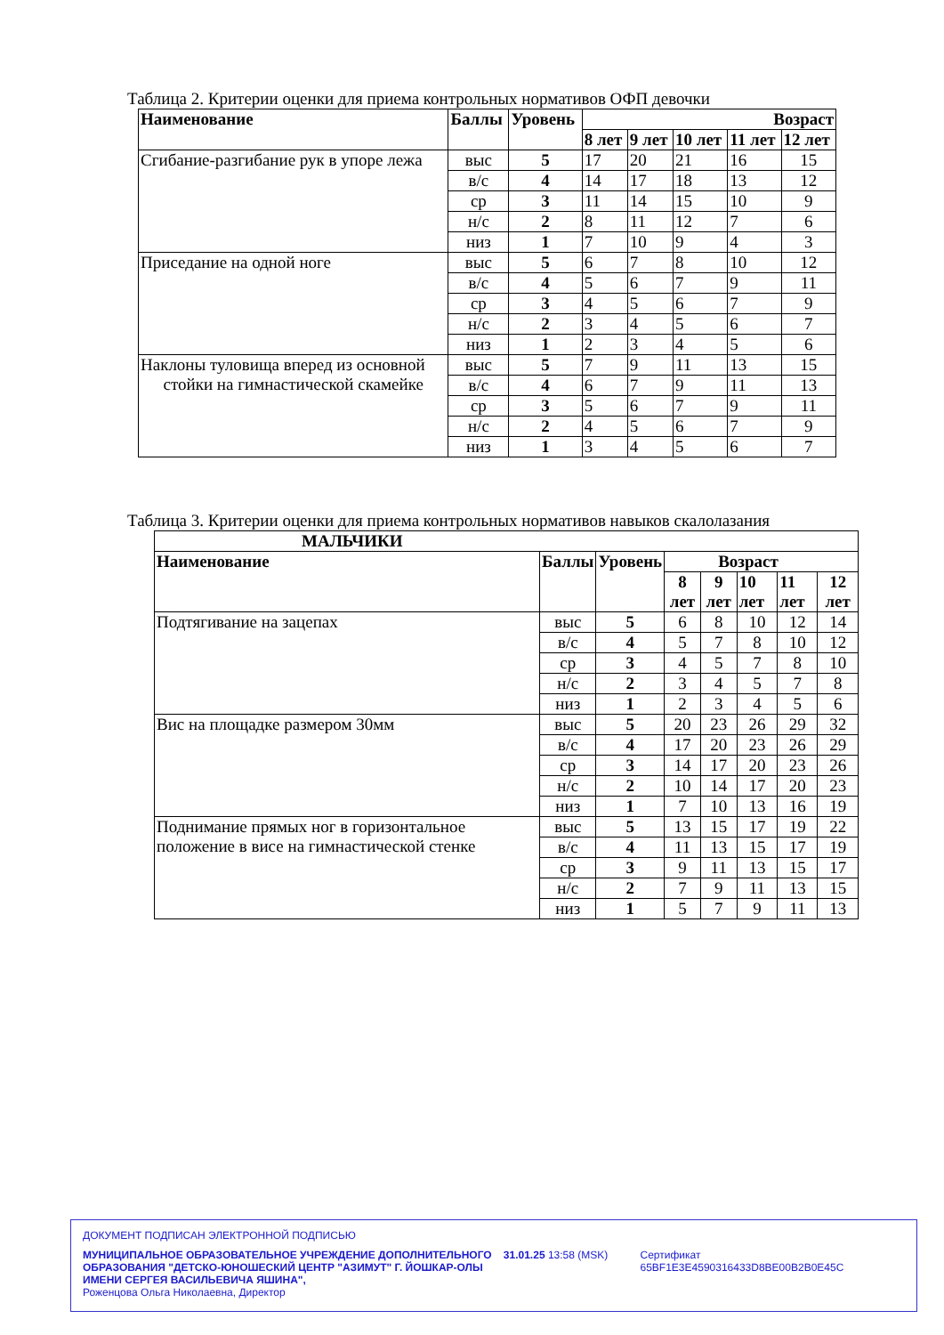Таблица 2. Критерии оценки для приема контрольных нормативов ОФП девочки
| Наименование | Баллы | Уровень | Возраст | | | | |
| --- | --- | --- | --- | --- | --- | --- | --- |
| | | | 8 лет | 9 лет | 10 лет | 11 лет | 12 лет |
| Сгибание-разгибание рук в упоре лежа | выс | 5 | 17 | 20 | 21 | 16 | 15 |
| | в/с | 4 | 14 | 17 | 18 | 13 | 12 |
| | ср | 3 | 11 | 14 | 15 | 10 | 9 |
| | н/с | 2 | 8 | 11 | 12 | 7 | 6 |
| | низ | 1 | 7 | 10 | 9 | 4 | 3 |
| Приседание на одной ноге | выс | 5 | 6 | 7 | 8 | 10 | 12 |
| | в/с | 4 | 5 | 6 | 7 | 9 | 11 |
| | ср | 3 | 4 | 5 | 6 | 7 | 9 |
| | н/с | 2 | 3 | 4 | 5 | 6 | 7 |
| | низ | 1 | 2 | 3 | 4 | 5 | 6 |
| Наклоны туловища вперед из основной стойки на гимнастической скамейке | выс | 5 | 7 | 9 | 11 | 13 | 15 |
| | в/с | 4 | 6 | 7 | 9 | 11 | 13 |
| | ср | 3 | 5 | 6 | 7 | 9 | 11 |
| | н/с | 2 | 4 | 5 | 6 | 7 | 9 |
| | низ | 1 | 3 | 4 | 5 | 6 | 7 |
Таблица 3. Критерии оценки для приема контрольных нормативов навыков скалолазания
| МАЛЬЧИКИ | | | | | | | |
| --- | --- | --- | --- | --- | --- | --- | --- |
| Наименование | Баллы | Уровень | Возраст | | | | |
| | | | 8 лет | 9 лет | 10 лет | 11 лет | 12 лет |
| Подтягивание на зацепах | выс | 5 | 6 | 8 | 10 | 12 | 14 |
| | в/с | 4 | 5 | 7 | 8 | 10 | 12 |
| | ср | 3 | 4 | 5 | 7 | 8 | 10 |
| | н/с | 2 | 3 | 4 | 5 | 7 | 8 |
| | низ | 1 | 2 | 3 | 4 | 5 | 6 |
| Вис на площадке размером 30мм | выс | 5 | 20 | 23 | 26 | 29 | 32 |
| | в/с | 4 | 17 | 20 | 23 | 26 | 29 |
| | ср | 3 | 14 | 17 | 20 | 23 | 26 |
| | н/с | 2 | 10 | 14 | 17 | 20 | 23 |
| | низ | 1 | 7 | 10 | 13 | 16 | 19 |
| Поднимание прямых ног в горизонтальное положение в висе на гимнастической стенке | выс | 5 | 13 | 15 | 17 | 19 | 22 |
| | в/с | 4 | 11 | 13 | 15 | 17 | 19 |
| | ср | 3 | 9 | 11 | 13 | 15 | 17 |
| | н/с | 2 | 7 | 9 | 11 | 13 | 15 |
| | низ | 1 | 5 | 7 | 9 | 11 | 13 |
ДОКУМЕНТ ПОДПИСАН ЭЛЕКТРОННОЙ ПОДПИСЬЮ
МУНИЦИПАЛЬНОЕ ОБРАЗОВАТЕЛЬНОЕ УЧРЕЖДЕНИЕ ДОПОЛНИТЕЛЬНОГО ОБРАЗОВАНИЯ "ДЕТСКО-ЮНОШЕСКИЙ ЦЕНТР "АЗИМУТ" Г. ЙОШКАР-ОЛЫ ИМЕНИ СЕРГЕЯ ВАСИЛЬЕВИЧА ЯШИНА",
Роженцова Ольга Николаевна, Директор
31.01.25 13:58 (MSK) Сертификат 65BF1E3E4590316433D8BE00B2B0E45C